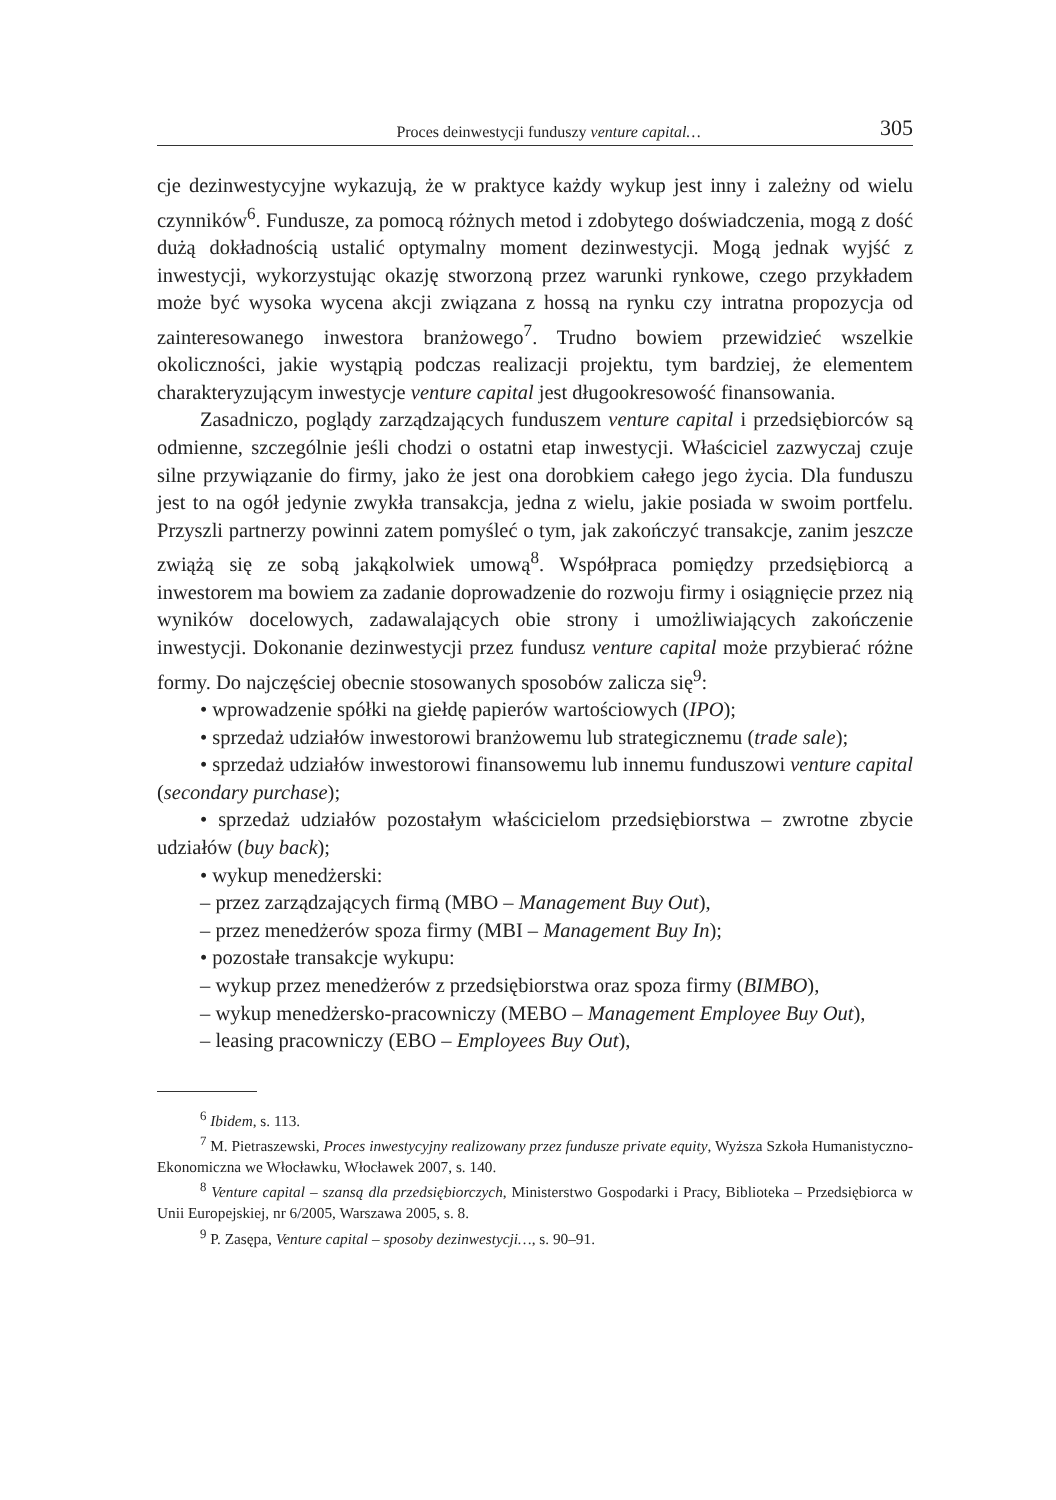Proces deinwestycji funduszy venture capital… 305
cje dezinwestycyjne wykazują, że w praktyce każdy wykup jest inny i zależny od wielu czynników<sup>6</sup>. Fundusze, za pomocą różnych metod i zdobytego doświadczenia, mogą z dość dużą dokładnością ustalić optymalny moment dezinwestycji. Mogą jednak wyjść z inwestycji, wykorzystując okazję stworzoną przez warunki rynkowe, czego przykładem może być wysoka wycena akcji związana z hossą na rynku czy intratna propozycja od zainteresowanego inwestora branżowego<sup>7</sup>. Trudno bowiem przewidzieć wszelkie okoliczności, jakie wystąpią podczas realizacji projektu, tym bardziej, że elementem charakteryzującym inwestycje venture capital jest długookresowość finansowania.
Zasadniczo, poglądy zarządzających funduszem venture capital i przedsiębiorców są odmienne, szczególnie jeśli chodzi o ostatni etap inwestycji. Właściciel zazwyczaj czuje silne przywiązanie do firmy, jako że jest ona dorobkiem całego jego życia. Dla funduszu jest to na ogół jedynie zwykła transakcja, jedna z wielu, jakie posiada w swoim portfelu. Przyszli partnerzy powinni zatem pomyśleć o tym, jak zakończyć transakcje, zanim jeszcze zwiążą się ze sobą jakąkolwiek umową<sup>8</sup>. Współpraca pomiędzy przedsiębiorcą a inwestorem ma bowiem za zadanie doprowadzenie do rozwoju firmy i osiągnięcie przez nią wyników docelowych, zadawalających obie strony i umożliwiających zakończenie inwestycji. Dokonanie dezinwestycji przez fundusz venture capital może przybierać różne formy. Do najczęściej obecnie stosowanych sposobów zalicza się<sup>9</sup>:
• wprowadzenie spółki na giełdę papierów wartościowych (IPO);
• sprzedaż udziałów inwestorowi branżowemu lub strategicznemu (trade sale);
• sprzedaż udziałów inwestorowi finansowemu lub innemu funduszowi venture capital (secondary purchase);
• sprzedaż udziałów pozostałym właścicielom przedsiębiorstwa – zwrotne zbycie udziałów (buy back);
• wykup menedżerski:
– przez zarządzających firmą (MBO – Management Buy Out),
– przez menedżerów spoza firmy (MBI – Management Buy In);
• pozostałe transakcje wykupu:
– wykup przez menedżerów z przedsiębiorstwa oraz spoza firmy (BIMBO),
– wykup menedżersko-pracowniczy (MEBO – Management Employee Buy Out),
– leasing pracowniczy (EBO – Employees Buy Out),
<sup>6</sup> Ibidem, s. 113.
<sup>7</sup> M. Pietraszewski, Proces inwestycyjny realizowany przez fundusze private equity, Wyższa Szkoła Humanistyczno-Ekonomiczna we Włocławku, Włocławek 2007, s. 140.
<sup>8</sup> Venture capital – szansą dla przedsiębiorczych, Ministerstwo Gospodarki i Pracy, Biblioteka – Przedsiębiorca w Unii Europejskiej, nr 6/2005, Warszawa 2005, s. 8.
<sup>9</sup> P. Zasępa, Venture capital – sposoby dezinwestycji…, s. 90–91.